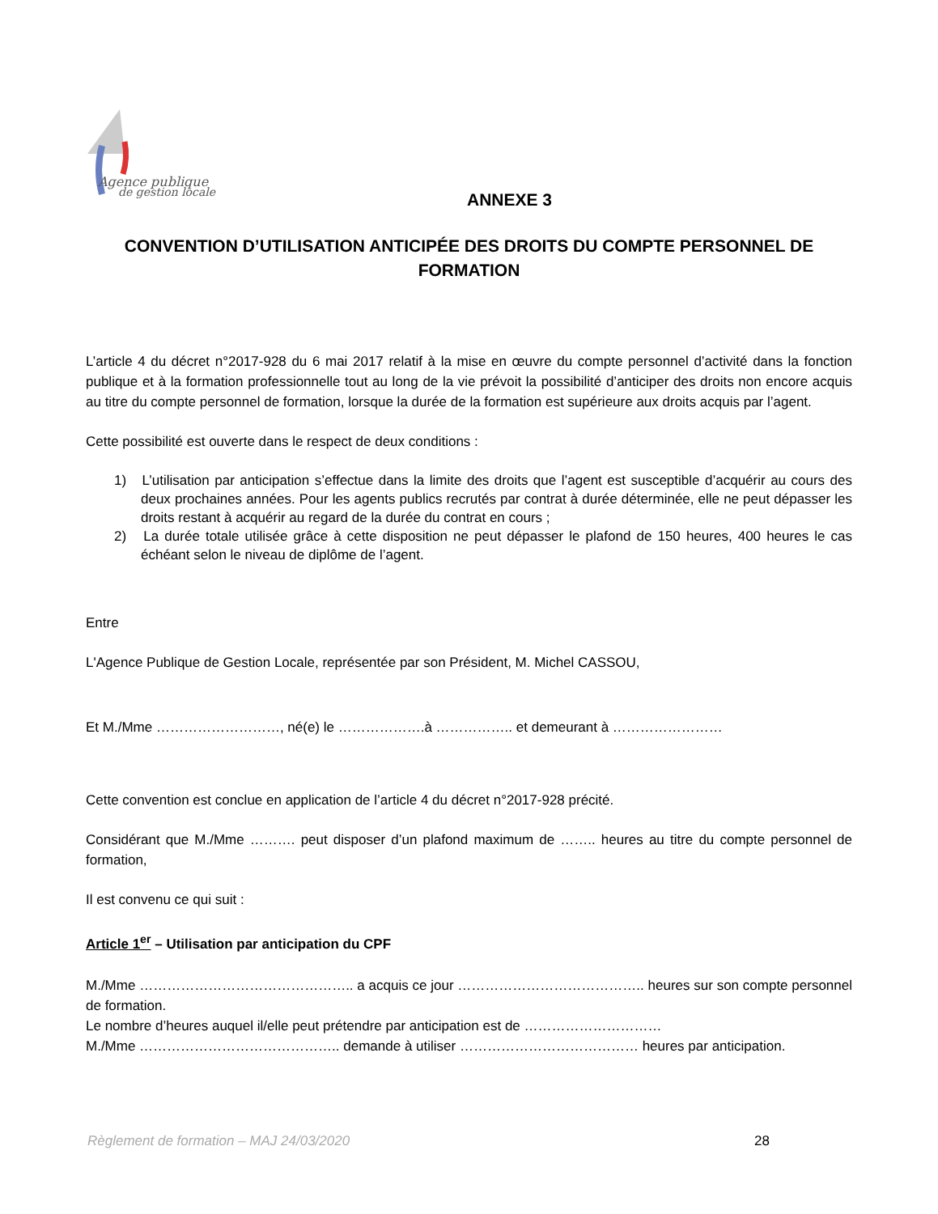Agence publique
de gestion locale
ANNEXE 3
CONVENTION D’UTILISATION ANTICIPÉE DES DROITS DU COMPTE PERSONNEL DE FORMATION
L’article 4 du décret n°2017-928 du 6 mai 2017 relatif à la mise en œuvre du compte personnel d’activité dans la fonction publique et à la formation professionnelle tout au long de la vie prévoit la possibilité d’anticiper des droits non encore acquis au titre du compte personnel de formation, lorsque la durée de la formation est supérieure aux droits acquis par l’agent.
Cette possibilité est ouverte dans le respect de deux conditions :
1) L’utilisation par anticipation s’effectue dans la limite des droits que l’agent est susceptible d’acquérir au cours des deux prochaines années. Pour les agents publics recrutés par contrat à durée déterminée, elle ne peut dépasser les droits restant à acquérir au regard de la durée du contrat en cours ;
2) La durée totale utilisée grâce à cette disposition ne peut dépasser le plafond de 150 heures, 400 heures le cas échéant selon le niveau de diplôme de l’agent.
Entre
L'Agence Publique de Gestion Locale, représentée par son Président, M. Michel CASSOU,
Et M./Mme ………………………, né(e) le ……………….à …………….. et demeurant à ……………………
Cette convention est conclue en application de l’article 4 du décret n°2017-928 précité.
Considérant que M./Mme ………. peut disposer d’un plafond maximum de …….. heures au titre du compte personnel de formation,
Il est convenu ce qui suit :
Article 1<sup>er</sup> – Utilisation par anticipation du CPF
M./Mme ……………………………………….. a acquis ce jour ………………………………….. heures sur son compte personnel de formation.
Le nombre d’heures auquel il/elle peut prétendre par anticipation est de …………………………
M./Mme …………………………………….. demande à utiliser ………………………………… heures par anticipation.
Règlement de formation – MAJ 24/03/2020 28